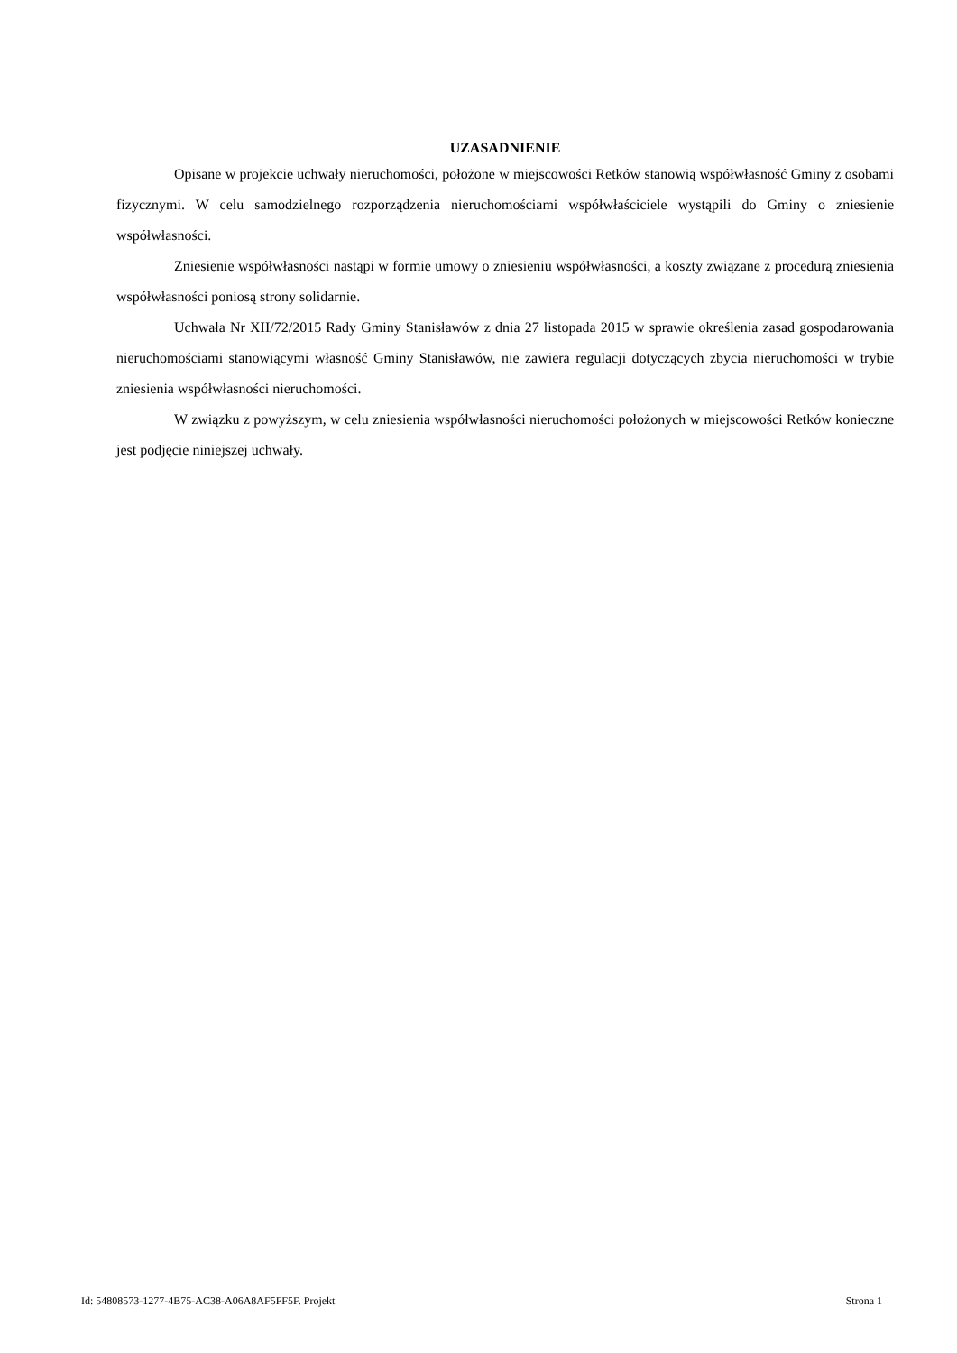UZASADNIENIE
Opisane w projekcie uchwały nieruchomości, położone w miejscowości Retków stanowią współwłasność Gminy z osobami fizycznymi. W celu samodzielnego rozporządzenia nieruchomościami współwłaściciele wystąpili do Gminy o zniesienie współwłasności.
Zniesienie współwłasności nastąpi w formie umowy o zniesieniu współwłasności, a koszty związane z procedurą zniesienia współwłasności poniosą strony solidarnie.
Uchwała Nr XII/72/2015 Rady Gminy Stanisławów z dnia 27 listopada 2015 w sprawie określenia zasad gospodarowania nieruchomościami stanowiącymi własność Gminy Stanisławów, nie zawiera regulacji dotyczących zbycia nieruchomości w trybie zniesienia współwłasności nieruchomości.
W związku z powyższym, w celu zniesienia współwłasności nieruchomości położonych w miejscowości Retków konieczne jest podjęcie niniejszej uchwały.
Id: 54808573-1277-4B75-AC38-A06A8AF5FF5F. Projekt Strona 1